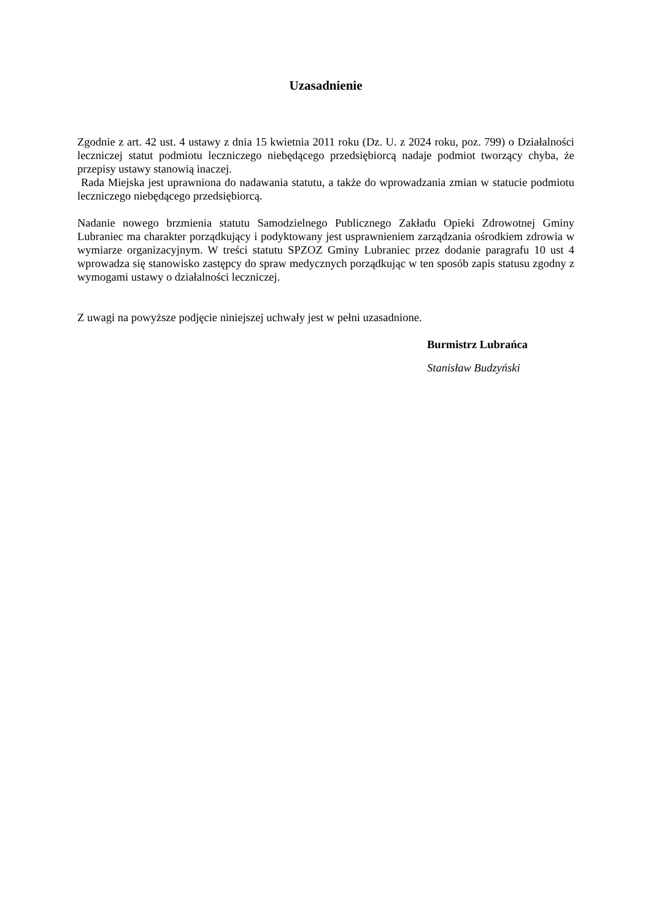Uzasadnienie
Zgodnie z art. 42 ust. 4 ustawy z dnia 15 kwietnia 2011 roku (Dz. U. z 2024 roku, poz. 799) o Działalności leczniczej statut podmiotu leczniczego niebędącego przedsiębiorcą nadaje podmiot tworzący chyba, że przepisy ustawy stanowią inaczej.
Rada Miejska jest uprawniona do nadawania statutu, a także do wprowadzania zmian w statucie podmiotu leczniczego niebędącego przedsiębiorcą.
Nadanie nowego brzmienia statutu Samodzielnego Publicznego Zakładu Opieki Zdrowotnej Gminy Lubraniec ma charakter porządkujący i podyktowany jest usprawnieniem zarządzania ośrodkiem zdrowia w wymiarze organizacyjnym. W treści statutu SPZOZ Gminy Lubraniec przez dodanie paragrafu 10 ust 4 wprowadza się stanowisko zastępcy do spraw medycznych porządkując w ten sposób zapis statusu zgodny z wymogami ustawy o działalności leczniczej.
Z uwagi na powyższe podjęcie niniejszej uchwały jest w pełni uzasadnione.
Burmistrz Lubrańca
Stanisław Budzyński